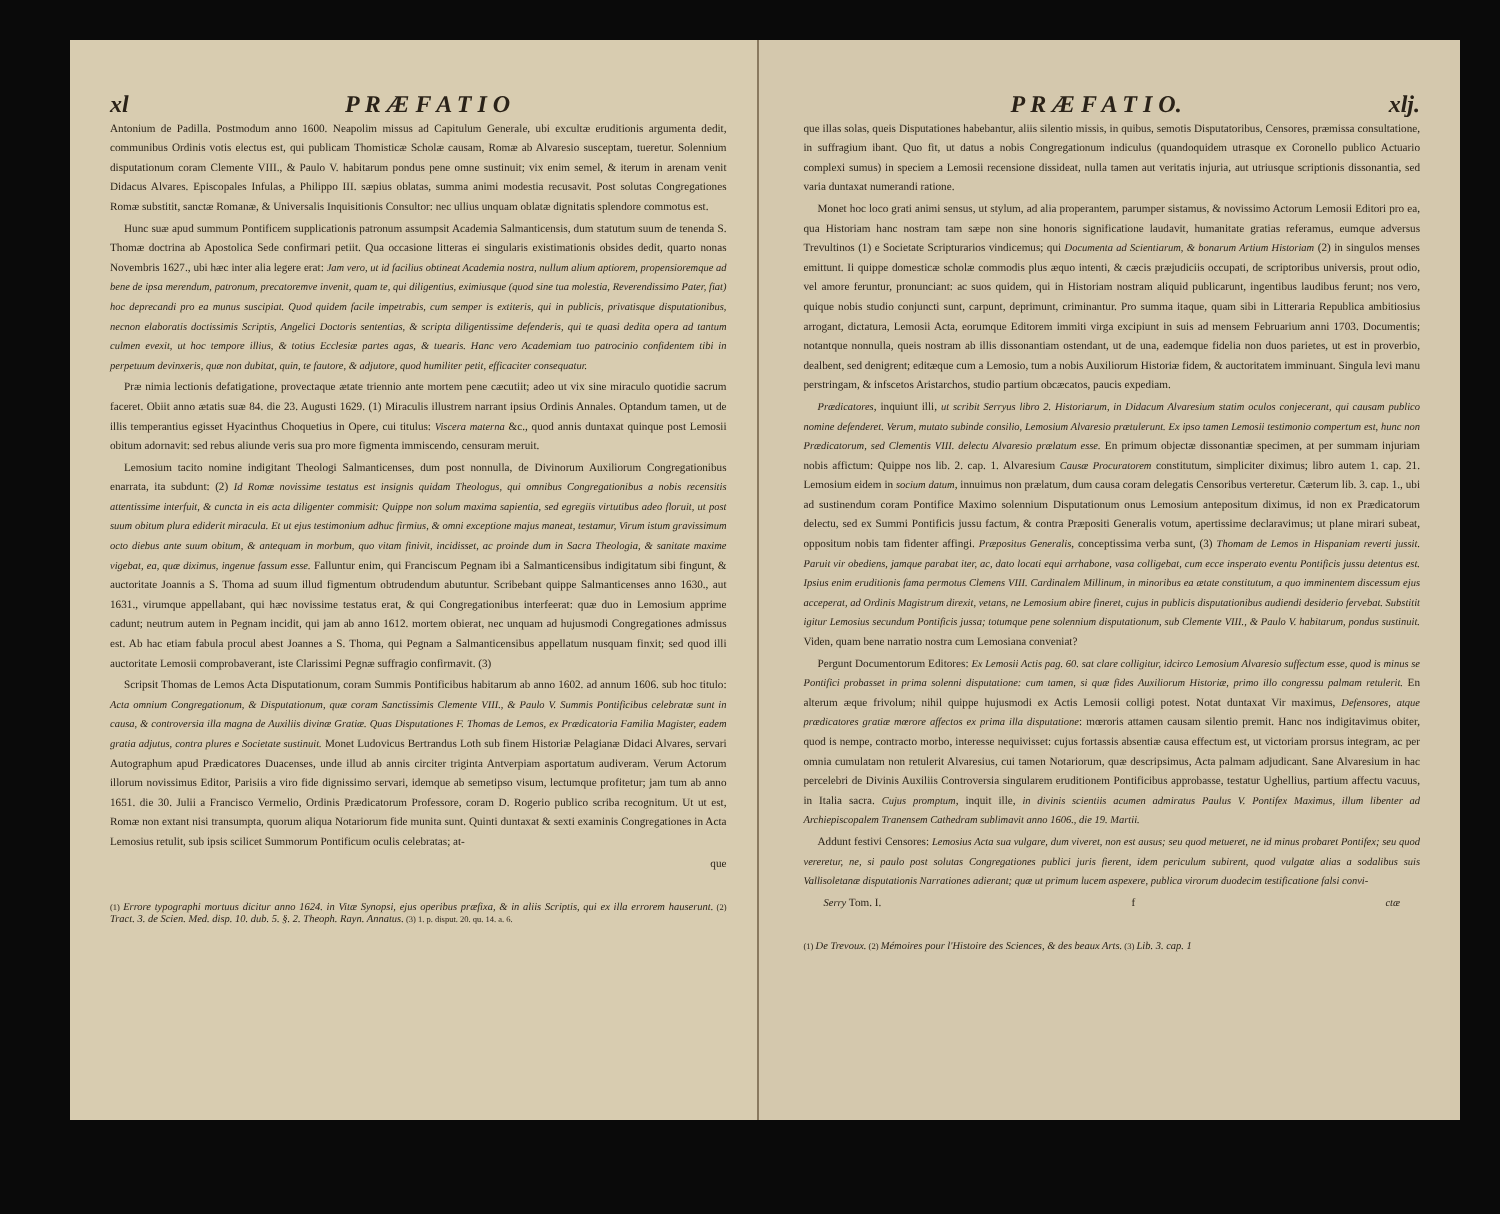xl P R Æ F A T I O
Antonium de Padilla. Postmodum anno 1600. Neapolim missus ad Capitulum Generale, ubi excultæ eruditionis argumenta dedit, communibus Ordinis votis electus est, qui publicam Thomisticæ Scholæ causam, Romæ ab Alvaresio susceptam, tueretur. Solennium disputationum coram Clemente VIII., & Paulo V. habitarum pondus pene omne sustinuit; vix enim semel, & iterum in arenam venit Didacus Alvares. Episcopales Infulas, a Philippo III. sæpius oblatas, summa animi modestia recusavit. Post solutas Congregationes Romæ substitit, sanctæ Romanæ, & Universalis Inquisitionis Consultor: nec ullius unquam oblatæ dignitatis splendore commotus est.
Hunc suæ apud summum Pontificem supplicationis patronum assumpsit Academia Salmanticensis, dum statutum suum de tenenda S. Thomæ doctrina ab Apostolica Sede confirmari petiit. Qua occasione litteras ei singularis existimationis obsides dedit, quarto nonas Novembris 1627., ubi hæc inter alia legere erat: Jam vero, ut id facilius obtineat Academia nostra, nullum alium aptiorem, propensioremque ad bene de ipsa merendum, patronum, precatoremve invenit, quam te, qui diligentius, eximiusque (quod sine tua molestia, Reverendissimo Pater, fiat) hoc deprecandi pro ea munus suscipiat. Quod quidem facile impetrabis, cum semper is extiteris, qui in publicis, privatisque disputationibus, necnon elaboratis doctissimis Scriptis, Angelici Doctoris sententias, & scripta diligentissime defenderis, qui te quasi dedita opera ad tantum culmen evexit, ut hoc tempore illius, & totius Ecclesiæ partes agas, & tuearis. Hanc vero Academiam tuo patrocinio confidentem tibi in perpetuum devinxeris, quæ non dubitat, quin, te fautore, & adjutore, quod humiliter petit, efficaciter consequatur.
Præ nimia lectionis defatigatione, provectaque ætate triennio ante mortem pene cæcutiit; adeo ut vix sine miraculo quotidie sacrum faceret. Obiit anno ætatis suæ 84. die 23. Augusti 1629. (1) Miraculis illustrem narrant ipsius Ordinis Annales. Optandum tamen, ut de illis temperantius egisset Hyacinthus Choquetius in Opere, cui titulus: Viscera materna &c., quod annis duntaxat quinque post Lemosii obitum adornavit: sed rebus aliunde veris sua pro more figmenta immiscendo, censuram meruit.
Lemosium tacito nomine indigitant Theologi Salmanticenses, dum post nonnulla, de Divinorum Auxiliorum Congregationibus enarrata, ita subdunt: (2) Id Romæ novissime testatus est insignis quidam Theologus, qui omnibus Congregationibus a nobis recensitis attentissime interfuit, & cuncta in eis acta diligenter commisit: Quippe non solum maxima sapientia, sed egregiis virtutibus adeo floruit, ut post suum obitum plura ediderit miracula. Et ut ejus testimonium adhuc firmius, & omni exceptione majus maneat, testamur, Virum istum gravissimum octo diebus ante suum obitum, & antequam in morbum, quo vitam finivit, incidisset, ac proinde dum in Sacra Theologia, & sanitate maxime vigebat, ea, quæ diximus, ingenue fassum esse. Falluntur enim, qui Franciscum Pegnam ibi a Salmanticensibus indigitatum sibi fingunt, & auctoritate Joannis a S. Thoma ad suum illud figmentum obtrudendum abutuntur. Scribebant quippe Salmanticenses anno 1630., aut 1631., virumque appellabant, qui hæc novissime testatus erat, & qui Congregationibus interfeerat: quæ duo in Lemosium apprime cadunt; neutrum autem in Pegnam incidit, qui jam ab anno 1612. mortem obierat, nec unquam ad hujusmodi Congregationes admissus est. Ab hac etiam fabula procul abest Joannes a S. Thoma, qui Pegnam a Salmanticensibus appellatum nusquam finxit; sed quod illi auctoritate Lemosii comprobaverant, iste Clarissimi Pegnæ suffragio confirmavit. (3)
Scripsit Thomas de Lemos Acta Disputationum, coram Summis Pontificibus habitarum ab anno 1602. ad annum 1606. sub hoc titulo: Acta omnium Congregationum, & Disputationum, quæ coram Sanctissimis Clemente VIII., & Paulo V. Summis Pontificibus celebratæ sunt in causa, & controversia illa magna de Auxiliis divinæ Gratiæ. Quas Disputationes F. Thomas de Lemos, ex Prædicatoria Familia Magister, eadem gratia adjutus, contra plures e Societate sustinuit. Monet Ludovicus Bertrandus Loth sub finem Historiæ Pelagianæ Didaci Alvares, servari Autographum apud Prædicatores Duacenses, unde illud ab annis circiter triginta Antverpiam asportatum audiveram. Verum Actorum illorum novissimus Editor, Parisiis a viro fide dignissimo servari, idemque ab semetipso visum, lectumque profitetur; jam tum ab anno 1651. die 30. Julii a Francisco Vermelio, Ordinis Prædicatorum Professore, coram D. Rogerio publico scriba recognitum. Ut ut est, Romæ non extant nisi transumpta, quorum aliqua Notariorum fide munita sunt. Quinti duntaxat & sexti examinis Congregationes in Acta Lemosius retulit, sub ipsis scilicet Summorum Pontificum oculis celebratas; at-
que
(1) Errore typographi mortuus dicitur anno 1624. in Vitæ Synopsi, ejus operibus præfixa, & in aliis Scriptis, qui ex illa errorem hauserunt. (2) Tract. 3. de Scien. Med. disp. 10. dub. 5. §. 2. Theoph. Rayn. Annatus. (3) 1. p. disput. 20. qu. 14. a. 6.
P R Æ F A T I O. xlj.
que illas solas, queis Disputationes habebantur, aliis silentio missis, in quibus, semotis Disputatoribus, Censores, præmissa consultatione, in suffragium ibant. Quo fit, ut datus a nobis Congregationum indiculus (quandoquidem utrasque ex Coronello publico Actuario complexi sumus) in speciem a Lemosii recensione dissideat, nulla tamen aut veritatis injuria, aut utriusque scriptionis dissonantia, sed varia duntaxat numerandi ratione.
Monet hoc loco grati animi sensus, ut stylum, ad alia properantem, parumper sistamus, & novissimo Actorum Lemosii Editori pro ea, qua Historiam hanc nostram tam sæpe non sine honoris significatione laudavit, humanitate gratias referamus, eumque adversus Trevultinos (1) e Societate Scripturarios vindicemus; qui Documenta ad Scientiarum, & bonarum Artium Historiam (2) in singulos menses emittunt. Ii quippe domesticæ scholæ commodis plus æquo intenti, & cæcis præjudiciis occupati, de scriptoribus universis, prout odio, vel amore feruntur, pronunciant: ac suos quidem, qui in Historiam nostram aliquid publicarunt, ingentibus laudibus ferunt; nos vero, quique nobis studio conjuncti sunt, carpunt, deprimunt, criminantur. Pro summa itaque, quam sibi in Litteraria Republica ambitiosius arrogant, dictatura, Lemosii Acta, eorumque Editorem immiti virga excipiunt in suis ad mensem Februarium anni 1703. Documentis; notantque nonnulla, queis nostram ab illis dissonantiam ostendant, ut de una, eademque fidelia non duos parietes, ut est in proverbio, dealbent, sed denigrent; editæque cum a Lemosio, tum a nobis Auxiliorum Historiæ fidem, & auctoritatem imminuant. Singula levi manu perstringam, & infscetos Aristarchos, studio partium obcæcatos, paucis expediam.
Prædicatores, inquiunt illi, ut scribit Serryus libro 2. Historiarum, in Didacum Alvaresium statim oculos conjecerant, qui causam publico nomine defenderet. Verum, mutato subinde consilio, Lemosium Alvaresio prætulerunt. Ex ipso tamen Lemosii testimonio compertum est, hunc non Prædicatorum, sed Clementis VIII. delectu Alvaresio prælatum esse. En primum objectæ dissonantiæ specimen, at per summam injuriam nobis affictum: Quippe nos lib. 2. cap. 1. Alvaresium Causæ Procuratorem constitutum, simpliciter diximus; libro autem 1. cap. 21. Lemosium eidem in socium datum, innuimus non prælatum, dum causa coram delegatis Censoribus verteretur. Cæterum lib. 3. cap. 1., ubi ad sustinendum coram Pontifice Maximo solennium Disputationum onus Lemosium antepositum diximus, id non ex Prædicatorum delectu, sed ex Summi Pontificis jussu factum, & contra Præpositi Generalis votum, apertissime declaravimus; ut plane mirari subeat, oppositum nobis tam fidenter affingi. Præpositus Generalis, conceptissima verba sunt, (3) Thomam de Lemos in Hispaniam reverti jussit. Paruit vir obediens, jamque parabat iter, ac, dato locati equi arrhabone, vasa colligebat, cum ecce insperato eventu Pontificis jussu detentus est. Ipsius enim eruditionis fama permotus Clemens VIII. Cardinalem Millinum, in minoribus ea ætate constitutum, a quo imminentem discessum ejus acceperat, ad Ordinis Magistrum direxit, vetans, ne Lemosium abire fineret, cujus in publicis disputationibus audiendi desiderio fervebat. Substitit igitur Lemosius secundum Pontificis jussa; totumque pene solennium disputationum, sub Clemente VIII., & Paulo V. habitarum, pondus sustinuit. Viden, quam bene narratio nostra cum Lemosiana conveniat?
Pergunt Documentorum Editores: Ex Lemosii Actis pag. 60. sat clare colligitur, idcirco Lemosium Alvaresio suffectum esse, quod is minus se Pontifici probasset in prima solenni disputatione: cum tamen, si quæ fides Auxiliorum Historiæ, primo illo congressu palmam retulerit. En alterum æque frivolum; nihil quippe hujusmodi ex Actis Lemosii colligi potest. Notat duntaxat Vir maximus, Defensores, atque prædicatores gratiæ mœrore affectos ex prima illa disputatione: mœroris attamen causam silentio premit. Hanc nos indigitavimus obiter, quod is nempe, contracto morbo, interesse nequivisset: cujus fortassis absentiæ causa effectum est, ut victoriam prorsus integram, ac per omnia cumulatam non retulerit Alvaresius, cui tamen Notariorum, quæ descripsimus, Acta palmam adjudicant. Sane Alvaresium in hac percelebri de Divinis Auxiliis Controversia singularem eruditionem Pontificibus approbasse, testatur Ughellius, partium affectu vacuus, in Italia sacra. Cujus promptum, inquit ille, in divinis scientiis acumen admiratus Paulus V. Pontifex Maximus, illum libenter ad Archiepiscopalem Tranensem Cathedram sublimavit anno 1606., die 19. Martii.
Addunt festivi Censores: Lemosius Acta sua vulgare, dum viveret, non est ausus; seu quod metueret, ne id minus probaret Pontifex; seu quod vereretur, ne, si paulo post solutas Congregationes publici juris fierent, idem periculum subirent, quod vulgatæ alias a sodalibus suis Vallisoletanæ disputationis Narrationes adierant; quæ ut primum lucem aspexere, publica virorum duodecim testificatione falsi convi-
Serry Tom. I. f ctæ
(1) De Trevoux. (2) Mémoires pour l'Histoire des Sciences, & des beaux Arts. (3) Lib. 3. cap. 1